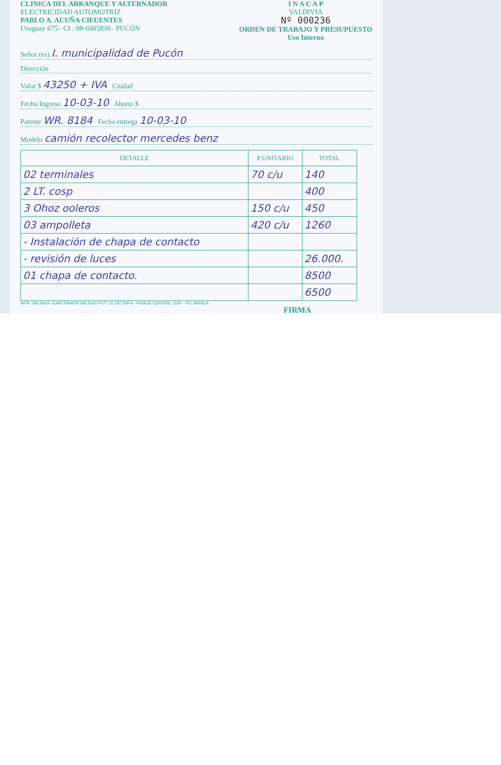CLINICA DEL ARRANQUE Y ALTERNADOR
ELECTRICIDAD AUTOMOTRIZ
PABLO A. ACUÑA CIFUENTES
Uruguay 675– CI : 08-6005830– PUCÓN
I N A C A P
VALDIVIA
Nº 000236
ORDEN DE TRABAJO Y PRESUPUESTO
Uso Interno
Señor (es) I. municipalidad de Pucón
Dirección
Valor $ 43250 + IVA Ciudad
Fecha Ingreso 10-03-10 Abono $
Patente WR. 8184 Fecha entrega 10-03-10
Modelo camión recolector mercedes benz
| DETALLE | P.UNITARIO | TOTAL |
| --- | --- | --- |
| 02 terminales | 70 c/u | 140 |
| 2 LT. cosp | | 400 |
| 3 Ohoz ooleros | 150 c/u | 450 |
| 03 ampolleta | 420 c/u | 1260 |
| - Instalación de chapa de contacto | | |
| - revisión de luces | | 26.000. |
| 01 chapa de contacto. | | 8500 |
| | | 6500 |
IMTA. SALINAS- JUAN RAMÓN SALINAS RUT: 10.192.309-6– PASAJE CENTRAL 1160 - VILLARRICA
FIRMA